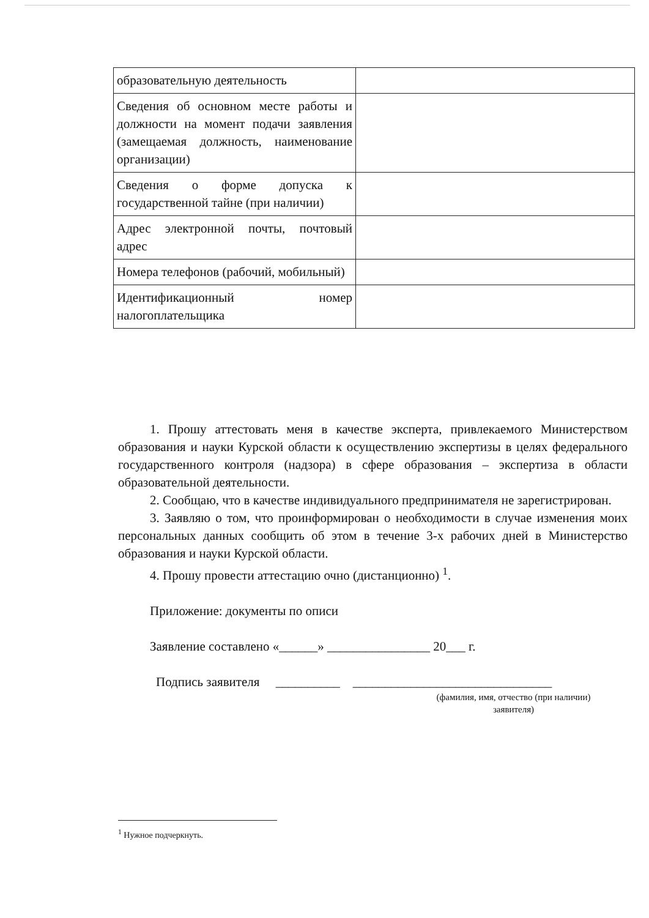| образовательную деятельность | |
| Сведения об основном месте работы и должности на момент подачи заявления (замещаемая должность, наименование организации) | |
| Сведения о форме допуска к государственной тайне (при наличии) | |
| Адрес электронной почты, почтовый адрес | |
| Номера телефонов (рабочий, мобильный) | |
| Идентификационный номер налогоплательщика | |
1. Прошу аттестовать меня в качестве эксперта, привлекаемого Министерством образования и науки Курской области к осуществлению экспертизы в целях федерального государственного контроля (надзора) в сфере образования – экспертиза в области образовательной деятельности.
2. Сообщаю, что в качестве индивидуального предпринимателя не зарегистрирован.
3. Заявляю о том, что проинформирован о необходимости в случае изменения моих персональных данных сообщить об этом в течение 3-х рабочих дней в Министерство образования и науки Курской области.
4. Прошу провести аттестацию очно (дистанционно) <sup>1</sup>.
Приложение: документы по описи
Заявление составлено «______» ________________ 20___ г.
Подпись заявителя __________ _______________________________
(фамилия, имя, отчество (при наличии)
заявителя)
<sup>1</sup> Нужное подчеркнуть.